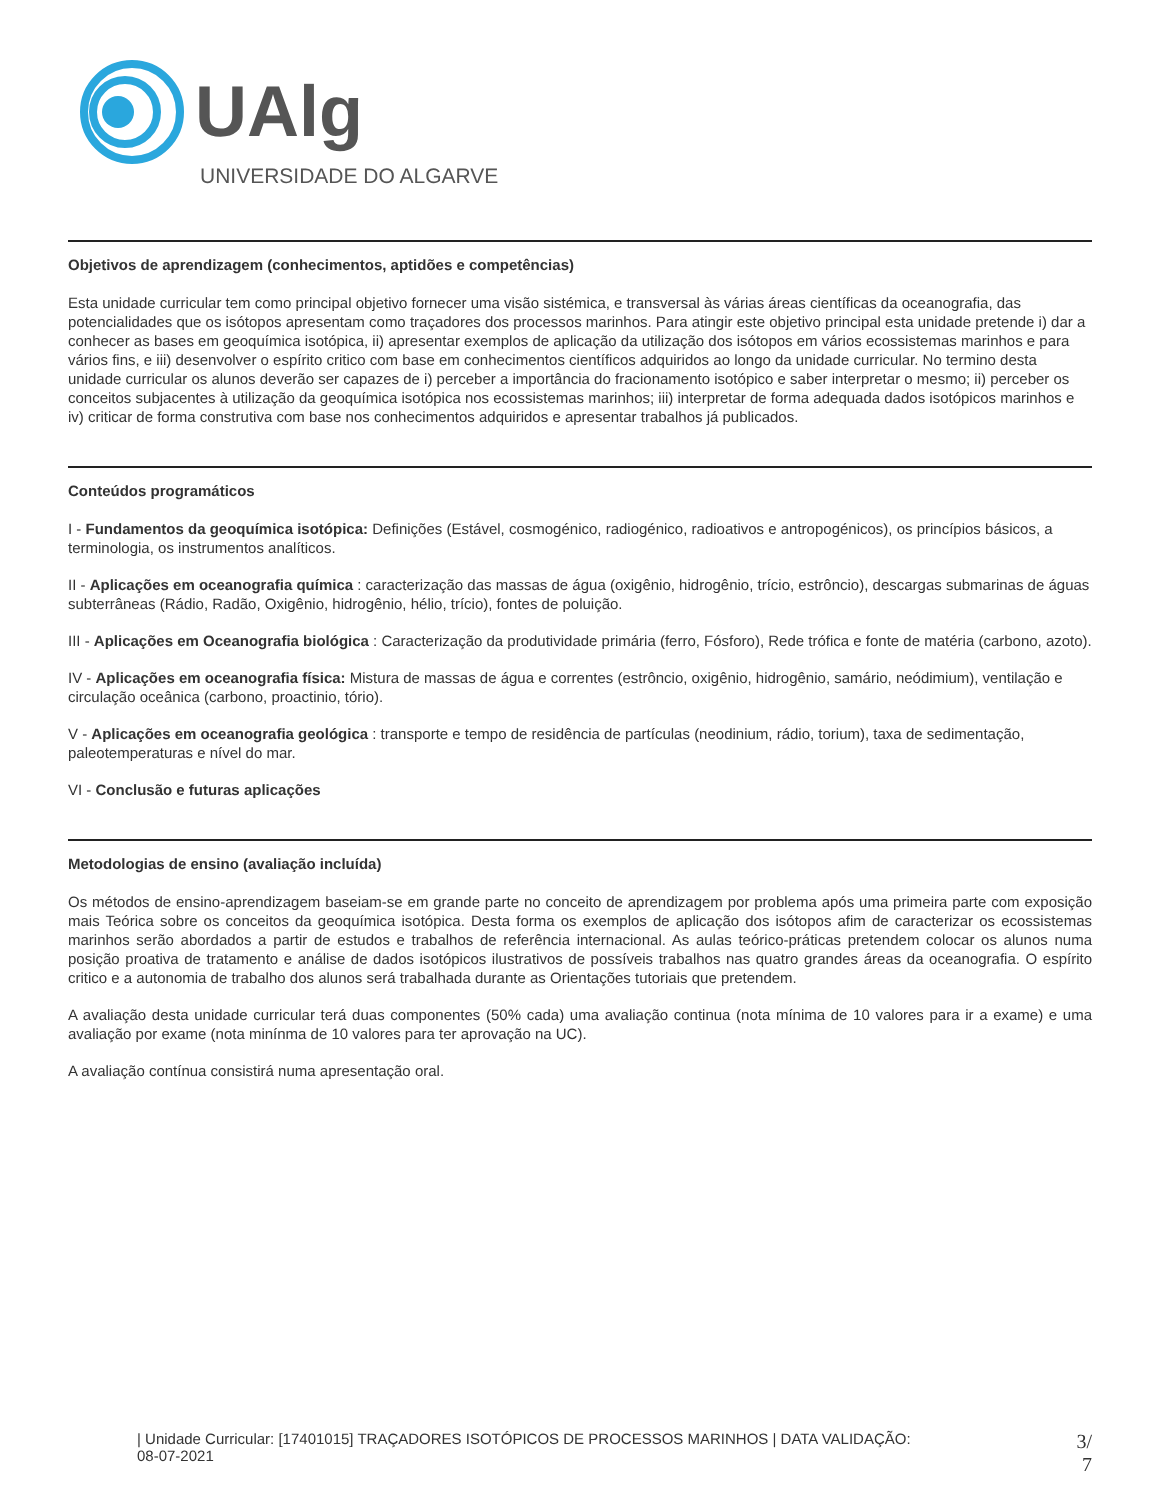UAlg
UNIVERSIDADE DO ALGARVE
Objetivos de aprendizagem (conhecimentos, aptidões e competências)
Esta unidade curricular tem como principal objetivo fornecer uma visão sistémica, e transversal às várias áreas científicas da oceanografia, das potencialidades que os isótopos apresentam como traçadores dos processos marinhos. Para atingir este objetivo principal esta unidade pretende i) dar a conhecer as bases em geoquímica isotópica, ii) apresentar exemplos de aplicação da utilização dos isótopos em vários ecossistemas marinhos e para vários fins, e iii) desenvolver o espírito critico com base em conhecimentos científicos adquiridos ao longo da unidade curricular. No termino desta unidade curricular os alunos deverão ser capazes de i) perceber a importância do fracionamento isotópico e saber interpretar o mesmo; ii) perceber os conceitos subjacentes à utilização da geoquímica isotópica nos ecossistemas marinhos; iii) interpretar de forma adequada dados isotópicos marinhos e iv) criticar de forma construtiva com base nos conhecimentos adquiridos e apresentar trabalhos já publicados.
Conteúdos programáticos
I - Fundamentos da geoquímica isotópica: Definições (Estável, cosmogénico, radiogénico, radioativos e antropogénicos), os princípios básicos, a terminologia, os instrumentos analíticos.
II - Aplicações em oceanografia química : caracterização das massas de água (oxigênio, hidrogênio, trício, estrôncio), descargas submarinas de águas subterrâneas (Rádio, Radão, Oxigênio, hidrogênio, hélio, trício), fontes de poluição.
III - Aplicações em Oceanografia biológica : Caracterização da produtividade primária (ferro, Fósforo), Rede trófica e fonte de matéria (carbono, azoto).
IV - Aplicações em oceanografia física: Mistura de massas de água e correntes (estrôncio, oxigênio, hidrogênio, samário, neódimium), ventilação e circulação oceânica (carbono, proactinio, tório).
V - Aplicações em oceanografia geológica : transporte e tempo de residência de partículas (neodinium, rádio, torium), taxa de sedimentação, paleotemperaturas e nível do mar.
VI - Conclusão e futuras aplicações
Metodologias de ensino (avaliação incluída)
Os métodos de ensino-aprendizagem baseiam-se em grande parte no conceito de aprendizagem por problema após uma primeira parte com exposição mais Teórica sobre os conceitos da geoquímica isotópica. Desta forma os exemplos de aplicação dos isótopos afim de caracterizar os ecossistemas marinhos serão abordados a partir de estudos e trabalhos de referência internacional. As aulas teórico-práticas pretendem colocar os alunos numa posição proativa de tratamento e análise de dados isotópicos ilustrativos de possíveis trabalhos nas quatro grandes áreas da oceanografia. O espírito critico e a autonomia de trabalho dos alunos será trabalhada durante as Orientações tutoriais que pretendem.
A avaliação desta unidade curricular terá duas componentes (50% cada) uma avaliação continua (nota mínima de 10 valores para ir a exame) e uma avaliação por exame (nota minínma de 10 valores para ter aprovação na UC).
A avaliação contínua consistirá numa apresentação oral.
| Unidade Curricular: [17401015] TRAÇADORES ISOTÓPICOS DE PROCESSOS MARINHOS | DATA VALIDAÇÃO:
08-07-2021
3/
7